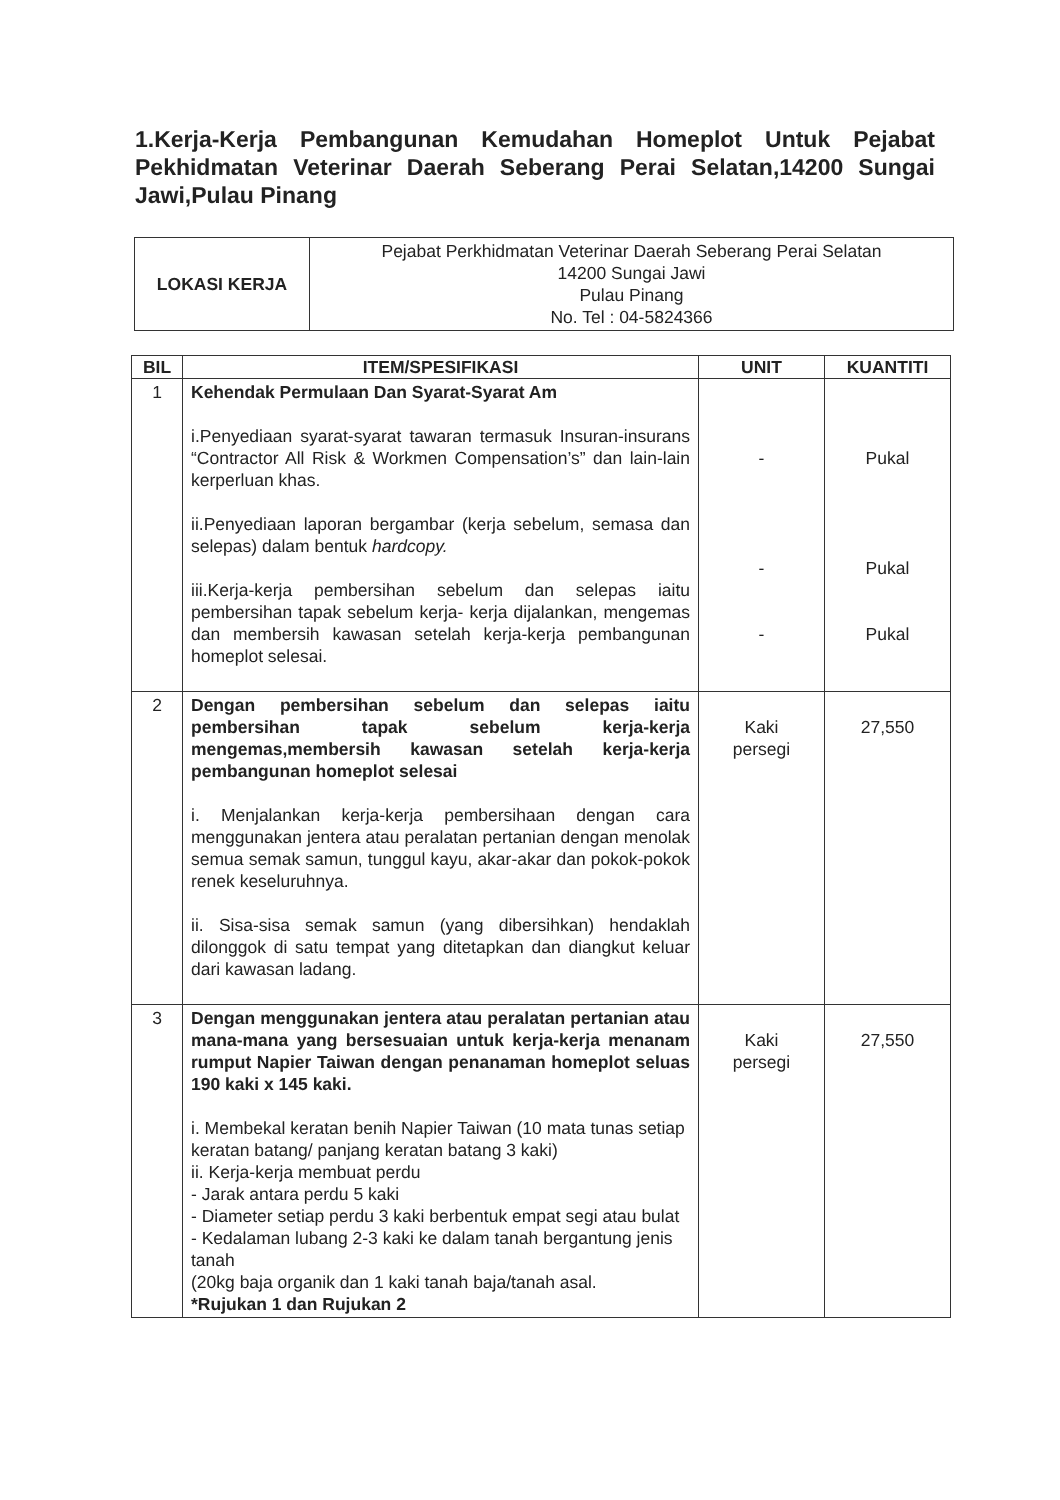1.Kerja-Kerja Pembangunan Kemudahan Homeplot Untuk Pejabat Pekhidmatan Veterinar Daerah Seberang Perai Selatan,14200 Sungai Jawi,Pulau Pinang
| LOKASI KERJA | Pejabat Perkhidmatan Veterinar Daerah Seberang Perai Selatan 14200 Sungai Jawi Pulau Pinang No. Tel : 04-5824366 |
| BIL | ITEM/SPESIFIKASI | UNIT | KUANTITI |
| --- | --- | --- | --- |
| 1 | Kehendak Permulaan Dan Syarat-Syarat Am i.Penyediaan syarat-syarat tawaran termasuk Insuran-insurans “Contractor All Risk & Workmen Compensation’s” dan lain-lain kerperluan khas. ii.Penyediaan laporan bergambar (kerja sebelum, semasa dan selepas) dalam bentuk hardcopy. iii.Kerja-kerja pembersihan sebelum dan selepas iaitu pembersihan tapak sebelum kerja- kerja dijalankan, mengemas dan membersih kawasan setelah kerja-kerja pembangunan homeplot selesai. | - - - | Pukal Pukal Pukal |
| 2 | Dengan pembersihan sebelum dan selepas iaitu pembersihan tapak sebelum kerja-kerja mengemas,membersih kawasan setelah kerja-kerja pembangunan homeplot selesai i. Menjalankan kerja-kerja pembersihaan dengan cara menggunakan jentera atau peralatan pertanian dengan menolak semua semak samun, tunggul kayu, akar-akar dan pokok-pokok renek keseluruhnya. ii. Sisa-sisa semak samun (yang dibersihkan) hendaklah dilonggok di satu tempat yang ditetapkan dan diangkut keluar dari kawasan ladang. | Kaki persegi | 27,550 |
| 3 | Dengan menggunakan jentera atau peralatan pertanian atau mana-mana yang bersesuaian untuk kerja-kerja menanam rumput Napier Taiwan dengan penanaman homeplot seluas 190 kaki x 145 kaki. i. Membekal keratan benih Napier Taiwan (10 mata tunas setiap keratan batang/ panjang keratan batang 3 kaki) ii. Kerja-kerja membuat perdu - Jarak antara perdu 5 kaki - Diameter setiap perdu 3 kaki berbentuk empat segi atau bulat - Kedalaman lubang 2-3 kaki ke dalam tanah bergantung jenis tanah (20kg baja organik dan 1 kaki tanah baja/tanah asal. *Rujukan 1 dan Rujukan 2 | Kaki persegi | 27,550 |